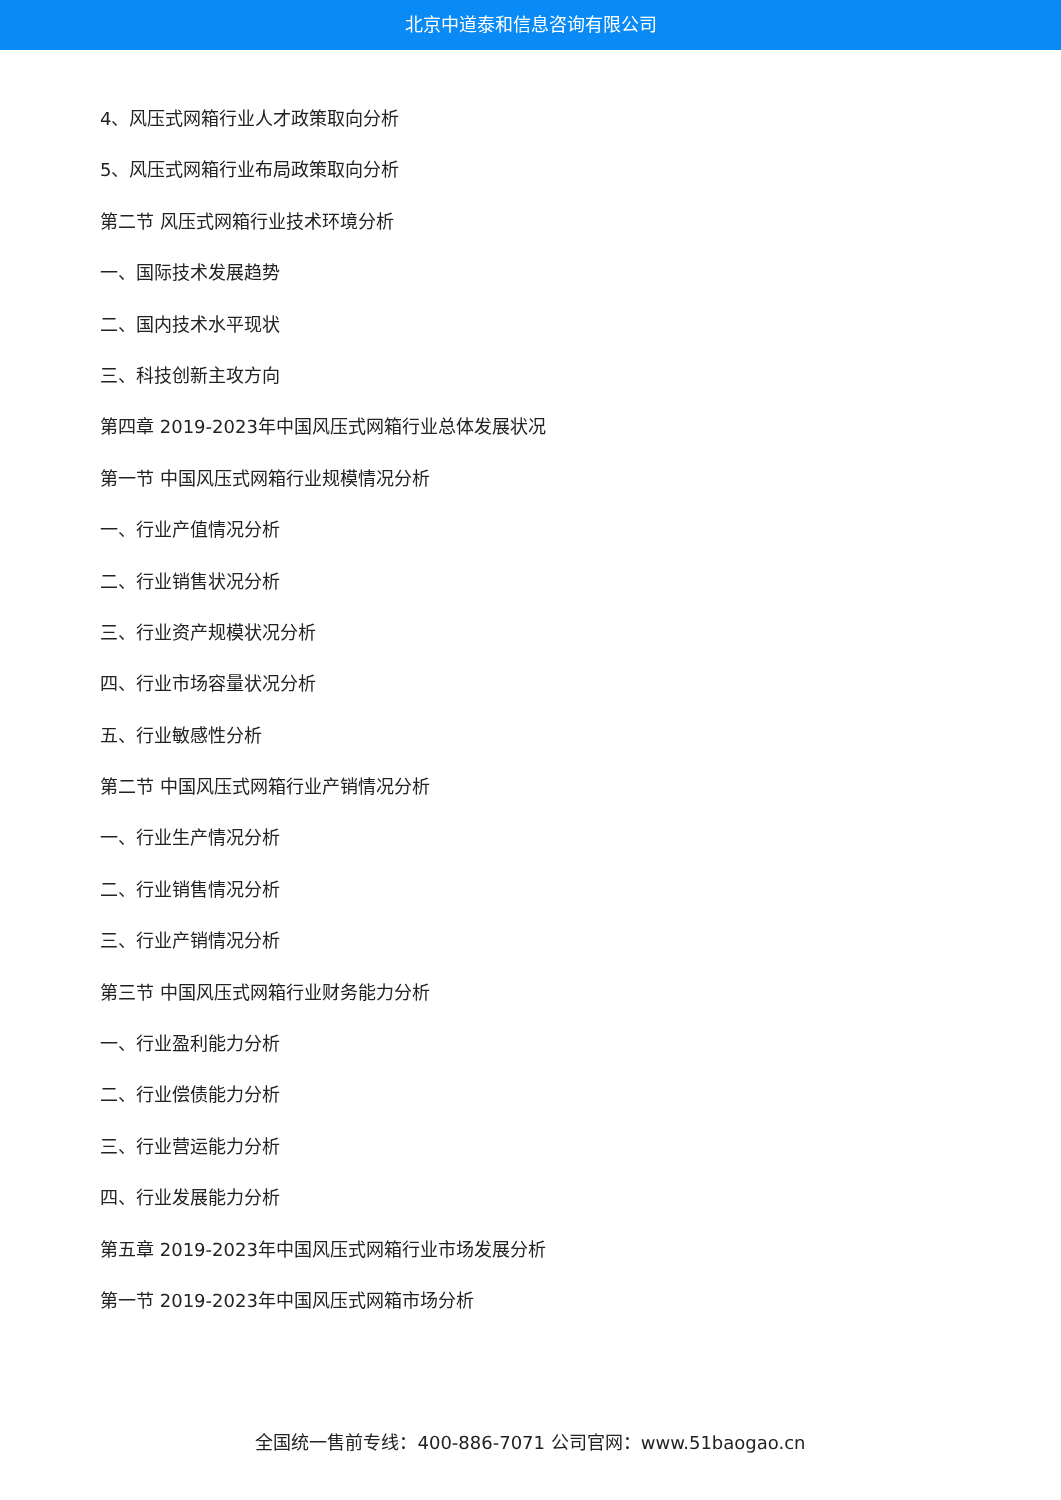北京中道泰和信息咨询有限公司
4、风压式网箱行业人才政策取向分析
5、风压式网箱行业布局政策取向分析
第二节 风压式网箱行业技术环境分析
一、国际技术发展趋势
二、国内技术水平现状
三、科技创新主攻方向
第四章 2019-2023年中国风压式网箱行业总体发展状况
第一节 中国风压式网箱行业规模情况分析
一、行业产值情况分析
二、行业销售状况分析
三、行业资产规模状况分析
四、行业市场容量状况分析
五、行业敏感性分析
第二节 中国风压式网箱行业产销情况分析
一、行业生产情况分析
二、行业销售情况分析
三、行业产销情况分析
第三节 中国风压式网箱行业财务能力分析
一、行业盈利能力分析
二、行业偿债能力分析
三、行业营运能力分析
四、行业发展能力分析
第五章 2019-2023年中国风压式网箱行业市场发展分析
第一节 2019-2023年中国风压式网箱市场分析
全国统一售前专线：400-886-7071 公司官网：www.51baogao.cn